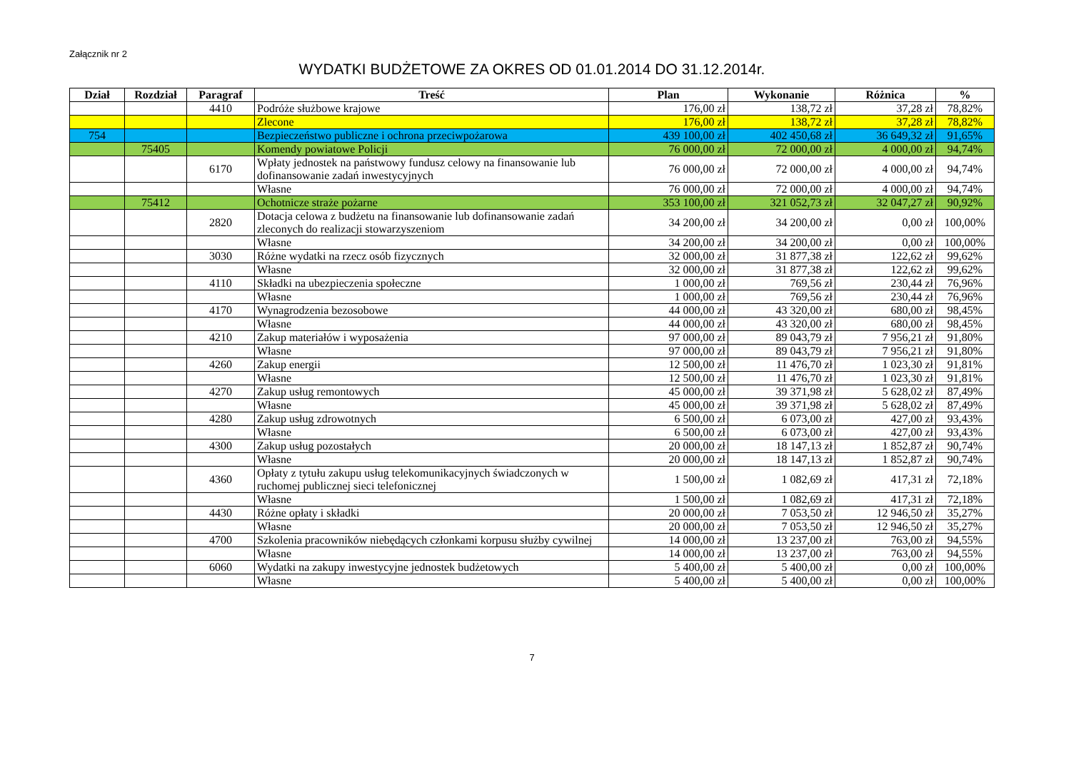Załącznik nr 2
WYDATKI BUDŻETOWE ZA OKRES OD 01.01.2014 DO 31.12.2014r.
| Dział | Rozdział | Paragraf | Treść | Plan | Wykonanie | Różnica | % |
| --- | --- | --- | --- | --- | --- | --- | --- |
| | | 4410 | Podróże służbowe krajowe | 176,00 zł | 138,72 zł | 37,28 zł | 78,82% |
| | | | Zlecone | 176,00 zł | 138,72 zł | 37,28 zł | 78,82% |
| 754 | | | Bezpieczeństwo publiczne i ochrona przeciwpożarowa | 439 100,00 zł | 402 450,68 zł | 36 649,32 zł | 91,65% |
| | 75405 | | Komendy powiatowe Policji | 76 000,00 zł | 72 000,00 zł | 4 000,00 zł | 94,74% |
| | | 6170 | Wpłaty jednostek na państwowy fundusz celowy na finansowanie lub dofinansowanie zadań inwestycyjnych | 76 000,00 zł | 72 000,00 zł | 4 000,00 zł | 94,74% |
| | | | Własne | 76 000,00 zł | 72 000,00 zł | 4 000,00 zł | 94,74% |
| | 75412 | | Ochotnicze straże pożarne | 353 100,00 zł | 321 052,73 zł | 32 047,27 zł | 90,92% |
| | | 2820 | Dotacja celowa z budżetu na finansowanie lub dofinansowanie zadań zleconych do realizacji stowarzyszeniom | 34 200,00 zł | 34 200,00 zł | 0,00 zł | 100,00% |
| | | | Własne | 34 200,00 zł | 34 200,00 zł | 0,00 zł | 100,00% |
| | | 3030 | Różne wydatki na rzecz osób fizycznych | 32 000,00 zł | 31 877,38 zł | 122,62 zł | 99,62% |
| | | | Własne | 32 000,00 zł | 31 877,38 zł | 122,62 zł | 99,62% |
| | | 4110 | Składki na ubezpieczenia społeczne | 1 000,00 zł | 769,56 zł | 230,44 zł | 76,96% |
| | | | Własne | 1 000,00 zł | 769,56 zł | 230,44 zł | 76,96% |
| | | 4170 | Wynagrodzenia bezosobowe | 44 000,00 zł | 43 320,00 zł | 680,00 zł | 98,45% |
| | | | Własne | 44 000,00 zł | 43 320,00 zł | 680,00 zł | 98,45% |
| | | 4210 | Zakup materiałów i wyposażenia | 97 000,00 zł | 89 043,79 zł | 7 956,21 zł | 91,80% |
| | | | Własne | 97 000,00 zł | 89 043,79 zł | 7 956,21 zł | 91,80% |
| | | 4260 | Zakup energii | 12 500,00 zł | 11 476,70 zł | 1 023,30 zł | 91,81% |
| | | | Własne | 12 500,00 zł | 11 476,70 zł | 1 023,30 zł | 91,81% |
| | | 4270 | Zakup usług remontowych | 45 000,00 zł | 39 371,98 zł | 5 628,02 zł | 87,49% |
| | | | Własne | 45 000,00 zł | 39 371,98 zł | 5 628,02 zł | 87,49% |
| | | 4280 | Zakup usług zdrowotnych | 6 500,00 zł | 6 073,00 zł | 427,00 zł | 93,43% |
| | | | Własne | 6 500,00 zł | 6 073,00 zł | 427,00 zł | 93,43% |
| | | 4300 | Zakup usług pozostałych | 20 000,00 zł | 18 147,13 zł | 1 852,87 zł | 90,74% |
| | | | Własne | 20 000,00 zł | 18 147,13 zł | 1 852,87 zł | 90,74% |
| | | 4360 | Opłaty z tytułu zakupu usług telekomunikacyjnych świadczonych w ruchomej publicznej sieci telefonicznej | 1 500,00 zł | 1 082,69 zł | 417,31 zł | 72,18% |
| | | | Własne | 1 500,00 zł | 1 082,69 zł | 417,31 zł | 72,18% |
| | | 4430 | Różne opłaty i składki | 20 000,00 zł | 7 053,50 zł | 12 946,50 zł | 35,27% |
| | | | Własne | 20 000,00 zł | 7 053,50 zł | 12 946,50 zł | 35,27% |
| | | 4700 | Szkolenia pracowników niebędących członkami korpusu służby cywilnej | 14 000,00 zł | 13 237,00 zł | 763,00 zł | 94,55% |
| | | | Własne | 14 000,00 zł | 13 237,00 zł | 763,00 zł | 94,55% |
| | | 6060 | Wydatki na zakupy inwestycyjne jednostek budżetowych | 5 400,00 zł | 5 400,00 zł | 0,00 zł | 100,00% |
| | | | Własne | 5 400,00 zł | 5 400,00 zł | 0,00 zł | 100,00% |
7